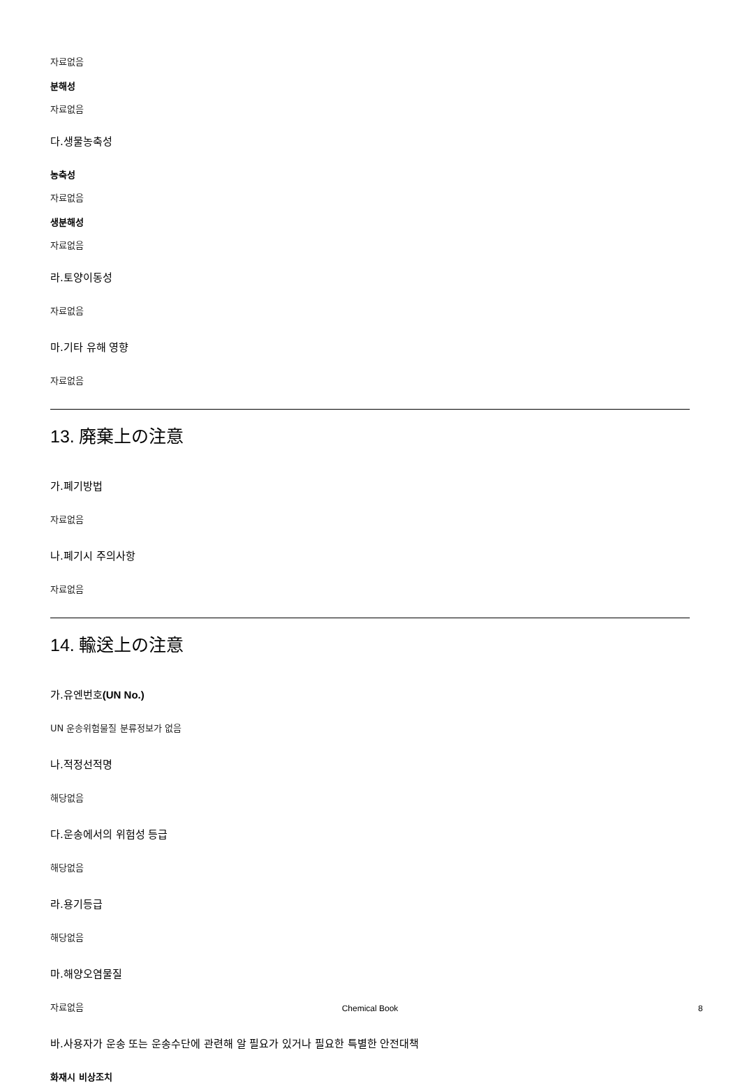자료없음
분해성
자료없음
다.생물농축성
농축성
자료없음
생분해성
자료없음
라.토양이동성
자료없음
마.기타 유해 영향
자료없음
13. 廃棄上の注意
가.폐기방법
자료없음
나.폐기시 주의사항
자료없음
14. 輸送上の注意
가.유엔번호(UN No.)
UN 운송위험물질 분류정보가 없음
나.적정선적명
해당없음
다.운송에서의 위험성 등급
해당없음
라.용기등급
해당없음
마.해양오염물질
자료없음
바.사용자가 운송 또는 운송수단에 관련해 알 필요가 있거나 필요한 특별한 안전대책
화재시 비상조치
Chemical Book 8